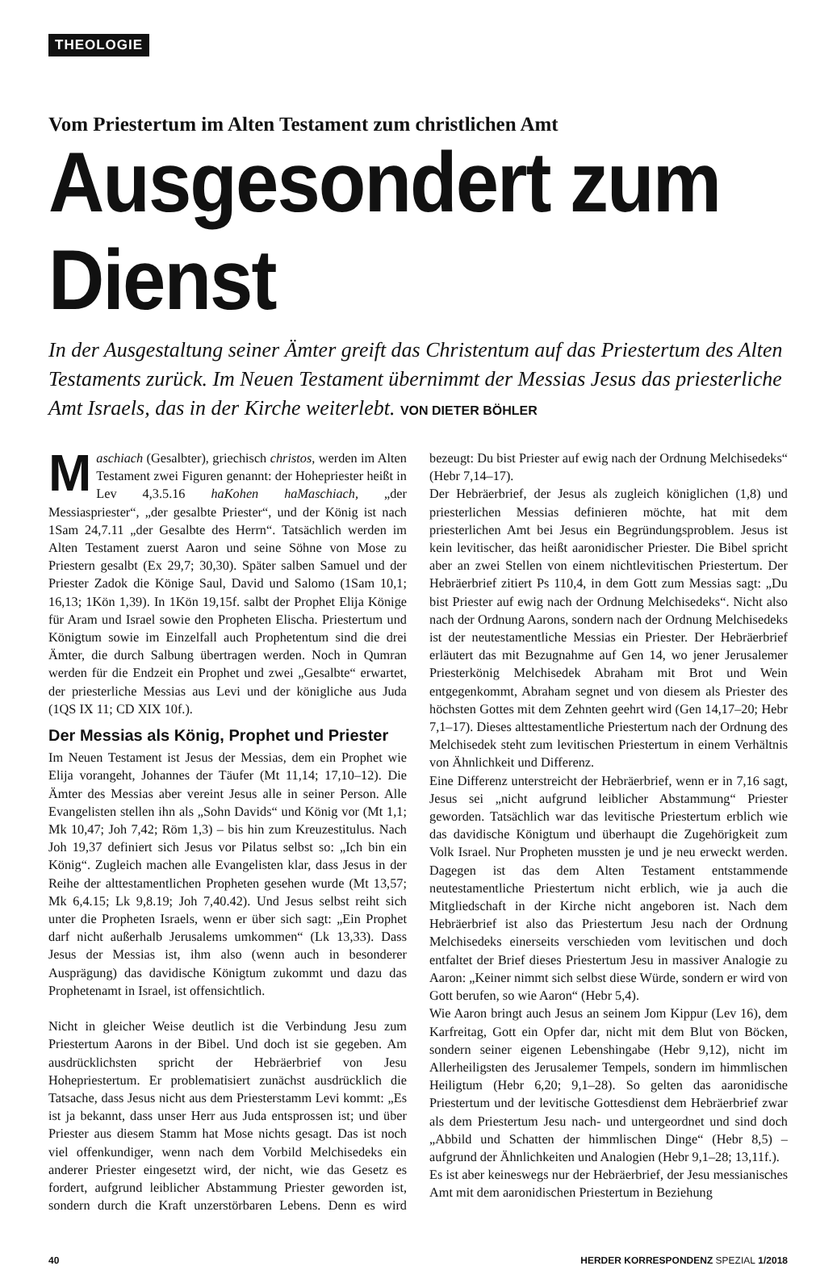THEOLOGIE
Vom Priestertum im Alten Testament zum christlichen Amt
Ausgesondert zum Dienst
In der Ausgestaltung seiner Ämter greift das Christentum auf das Priestertum des Alten Testaments zurück. Im Neuen Testament übernimmt der Messias Jesus das priesterliche Amt Israels, das in der Kirche weiterlebt. VON DIETER BÖHLER
Maschiach (Gesalbter), griechisch christos, werden im Alten Testament zwei Figuren genannt: der Hohepriester heißt in Lev 4,3.5.16 haKohen haMaschiach, „der Messiaspriester“, „der gesalbte Priester“, und der König ist nach 1Sam 24,7.11 „der Gesalbte des Herrn“. Tatsächlich werden im Alten Testament zuerst Aaron und seine Söhne von Mose zu Priestern gesalbt (Ex 29,7; 30,30). Später salben Samuel und der Priester Zadok die Könige Saul, David und Salomo (1Sam 10,1; 16,13; 1Kön 1,39). In 1Kön 19,15f. salbt der Prophet Elija Könige für Aram und Israel sowie den Propheten Elischa. Priestertum und Königtum sowie im Einzelfall auch Prophetentum sind die drei Ämter, die durch Salbung übertragen werden. Noch in Qumran werden für die Endzeit ein Prophet und zwei „Gesalbte“ erwartet, der priesterliche Messias aus Levi und der königliche aus Juda (1QS IX 11; CD XIX 10f.).
Der Messias als König, Prophet und Priester
Im Neuen Testament ist Jesus der Messias, dem ein Prophet wie Elija vorangeht, Johannes der Täufer (Mt 11,14; 17,10–12). Die Ämter des Messias aber vereint Jesus alle in seiner Person. Alle Evangelisten stellen ihn als „Sohn Davids“ und König vor (Mt 1,1; Mk 10,47; Joh 7,42; Röm 1,3) – bis hin zum Kreuzestitulus. Nach Joh 19,37 definiert sich Jesus vor Pilatus selbst so: „Ich bin ein König“. Zugleich machen alle Evangelisten klar, dass Jesus in der Reihe der alttestamentlichen Propheten gesehen wurde (Mt 13,57; Mk 6,4.15; Lk 9,8.19; Joh 7,40.42). Und Jesus selbst reiht sich unter die Propheten Israels, wenn er über sich sagt: „Ein Prophet darf nicht außerhalb Jerusalems umkommen“ (Lk 13,33). Dass Jesus der Messias ist, ihm also (wenn auch in besonderer Ausprägung) das davidische Königtum zukommt und dazu das Prophetenamt in Israel, ist offensichtlich.
Nicht in gleicher Weise deutlich ist die Verbindung Jesu zum Priestertum Aarons in der Bibel. Und doch ist sie gegeben. Am ausdrücklichsten spricht der Hebräerbrief von Jesu Hohepriestertum. Er problematisiert zunächst ausdrücklich die Tatsache, dass Jesus nicht aus dem Priesterstamm Levi kommt: „Es ist ja bekannt, dass unser Herr aus Juda entsprossen ist; und über Priester aus diesem Stamm hat Mose nichts gesagt. Das ist noch viel offenkundiger, wenn nach dem Vorbild Melchisedeks ein anderer Priester eingesetzt wird, der nicht, wie das Gesetz es fordert, aufgrund leiblicher Abstammung Priester geworden ist, sondern durch die Kraft unzerstörbaren Lebens. Denn es wird bezeugt: Du bist Priester auf ewig nach der Ordnung Melchisedeks“ (Hebr 7,14–17).
Der Hebräerbrief, der Jesus als zugleich königlichen (1,8) und priesterlichen Messias definieren möchte, hat mit dem priesterlichen Amt bei Jesus ein Begründungsproblem. Jesus ist kein levitischer, das heißt aaronidischer Priester. Die Bibel spricht aber an zwei Stellen von einem nichtlevitischen Priestertum. Der Hebräerbrief zitiert Ps 110,4, in dem Gott zum Messias sagt: „Du bist Priester auf ewig nach der Ordnung Melchisedeks“. Nicht also nach der Ordnung Aarons, sondern nach der Ordnung Melchisedeks ist der neutestamentliche Messias ein Priester. Der Hebräerbrief erläutert das mit Bezugnahme auf Gen 14, wo jener Jerusalemer Priesterkönig Melchisedek Abraham mit Brot und Wein entgegenkommt, Abraham segnet und von diesem als Priester des höchsten Gottes mit dem Zehnten geehrt wird (Gen 14,17–20; Hebr 7,1–17). Dieses alttestamentliche Priestertum nach der Ordnung des Melchisedek steht zum levitischen Priestertum in einem Verhältnis von Ähnlichkeit und Differenz.
Eine Differenz unterstreicht der Hebräerbrief, wenn er in 7,16 sagt, Jesus sei „nicht aufgrund leiblicher Abstammung“ Priester geworden. Tatsächlich war das levitische Priestertum erblich wie das davidische Königtum und überhaupt die Zugehörigkeit zum Volk Israel. Nur Propheten mussten je und je neu erweckt werden. Dagegen ist das dem Alten Testament entstammende neutestamentliche Priestertum nicht erblich, wie ja auch die Mitgliedschaft in der Kirche nicht angeboren ist. Nach dem Hebräerbrief ist also das Priestertum Jesu nach der Ordnung Melchisedeks einerseits verschieden vom levitischen und doch entfaltet der Brief dieses Priestertum Jesu in massiver Analogie zu Aaron: „Keiner nimmt sich selbst diese Würde, sondern er wird von Gott berufen, so wie Aaron“ (Hebr 5,4).
Wie Aaron bringt auch Jesus an seinem Jom Kippur (Lev 16), dem Karfreitag, Gott ein Opfer dar, nicht mit dem Blut von Böcken, sondern seiner eigenen Lebenshingabe (Hebr 9,12), nicht im Allerheiligsten des Jerusalemer Tempels, sondern im himmlischen Heiligtum (Hebr 6,20; 9,1–28). So gelten das aaronidische Priestertum und der levitische Gottesdienst dem Hebräerbrief zwar als dem Priestertum Jesu nach- und untergeordnet und sind doch „Abbild und Schatten der himmlischen Dinge“ (Hebr 8,5) – aufgrund der Ähnlichkeiten und Analogien (Hebr 9,1–28; 13,11f.).
Es ist aber keineswegs nur der Hebräerbrief, der Jesu messianisches Amt mit dem aaronidischen Priestertum in Beziehung
40 HERDER KORRESPONDENZ SPEZIAL 1/2018